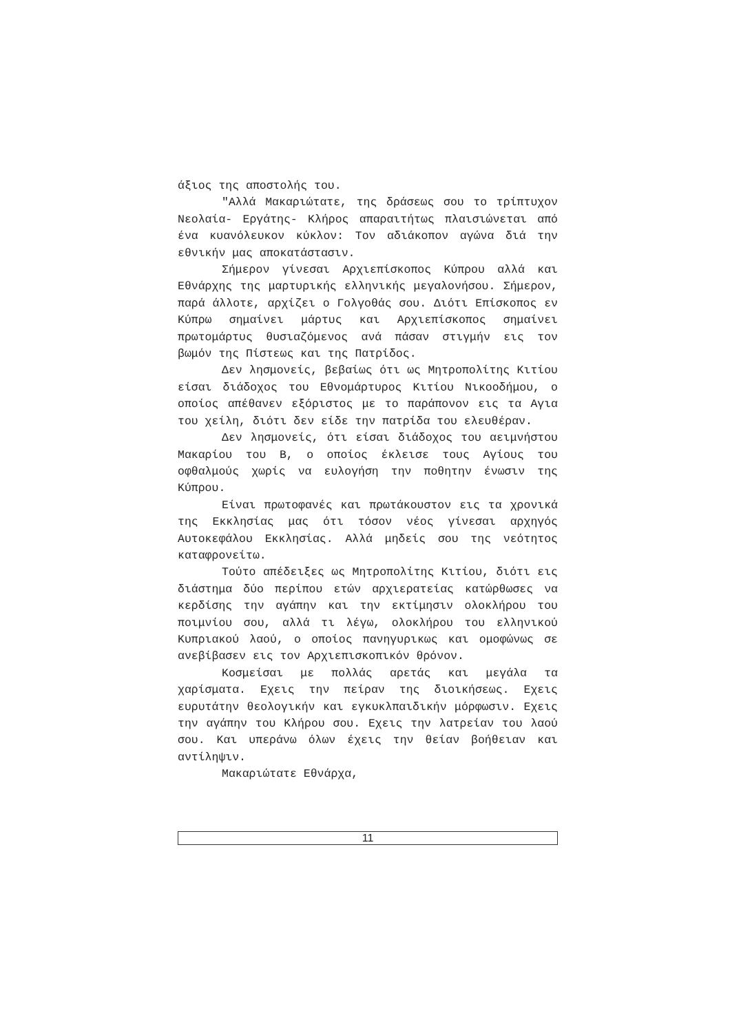άξιος της αποστολής του.
"Αλλά Μακαριώτατε, της δράσεως σου το τρίπτυχον Νεολαία- Εργάτης- Κλήρος απαραιτήτως πλαισιώνεται από ένα κυανόλευκον κύκλον: Τον αδιάκοπον αγώνα διά την εθνικήν μας αποκατάστασιν.
Σήμερον γίνεσαι Αρχιεπίσκοπος Κύπρου αλλά και Εθνάρχης της μαρτυρικής ελληνικής μεγαλονήσου. Σήμερον, παρά άλλοτε, αρχίζει ο Γολγοθάς σου. Διότι Επίσκοπος εν Κύπρω σημαίνει μάρτυς και Αρχιεπίσκοπος σημαίνει πρωτομάρτυς θυσιαζόμενος ανά πάσαν στιγμήν εις τον βωμόν της Πίστεως και της Πατρίδος.
Δεν λησμονείς, βεβαίως ότι ως Μητροπολίτης Κιτίου είσαι διάδοχος του Εθνομάρτυρος Κιτίου Νικοοδήμου, ο οποίος απέθανεν εξόριστος με το παράπονον εις τα Αγια του χείλη, διότι δεν είδε την πατρίδα του ελευθέραν.
Δεν λησμονείς, ότι είσαι διάδοχος του αειμνήστου Μακαρίου του Β, ο οποίος έκλεισε τους Αγίους του οφθαλμούς χωρίς να ευλογήση την ποθητην ένωσιν της Κύπρου.
Είναι πρωτοφανές και πρωτάκουστον εις τα χρονικά της Εκκλησίας μας ότι τόσον νέος γίνεσαι αρχηγός Αυτοκεφάλου Εκκλησίας. Αλλά μηδείς σου της νεότητος καταφρονείτω.
Τούτο απέδειξες ως Μητροπολίτης Κιτίου, διότι εις διάστημα δύο περίπου ετών αρχιερατείας κατώρθωσες να κερδίσης την αγάπην και την εκτίμησιν ολοκλήρου του ποιμνίου σου, αλλά τι λέγω, ολοκλήρου του ελληνικού Κυπριακού λαού, ο οποίος πανηγυρικως και ομοφώνως σε ανεβίβασεν εις τον Αρχιεπισκοπικόν θρόνον.
Κοσμείσαι με πολλάς αρετάς και μεγάλα τα χαρίσματα. Εχεις την πείραν της διοικήσεως. Εχεις ευρυτάτην θεολογικήν και εγκυκλπαιδικήν μόρφωσιν. Εχεις την αγάπην του Κλήρου σου. Εχεις την λατρείαν του λαού σου. Και υπεράνω όλων έχεις την θείαν βοήθειαν και αντίληψιν.
Μακαριώτατε Εθνάρχα,
11